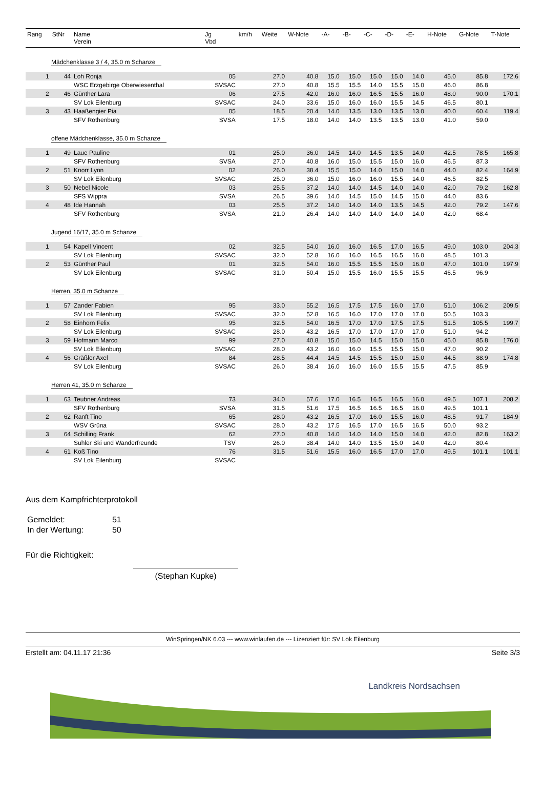| Rang | StNr | Name Verein | Jg Vbd | km/h | Weite | W-Note | -A- | -B- | -C- | -D- | -E- | H-Note | G-Note | T-Note |
| --- | --- | --- | --- | --- | --- | --- | --- | --- | --- | --- | --- | --- | --- | --- |
| Mädchenklasse 3 / 4, 35.0 m Schanze | | | | | | | | | | | | | | |
| 1 | 44 | Loh Ronja | 05 | | 27.0 | 40.8 | 15.0 | 15.0 | 15.0 | 15.0 | 14.0 | 45.0 | 85.8 | 172.6 |
| | | WSC Erzgebirge Oberwiesenthal | SVSAC | | 27.0 | 40.8 | 15.5 | 15.5 | 14.0 | 15.5 | 15.0 | 46.0 | 86.8 | |
| 2 | 46 | Günther Lara | 06 | | 27.5 | 42.0 | 16.0 | 16.0 | 16.5 | 15.5 | 16.0 | 48.0 | 90.0 | 170.1 |
| | | SV Lok Eilenburg | SVSAC | | 24.0 | 33.6 | 15.0 | 16.0 | 16.0 | 15.5 | 14.5 | 46.5 | 80.1 | |
| 3 | 43 | Haaßengier Pia | 05 | | 18.5 | 20.4 | 14.0 | 13.5 | 13.0 | 13.5 | 13.0 | 40.0 | 60.4 | 119.4 |
| | | SFV Rothenburg | SVSA | | 17.5 | 18.0 | 14.0 | 14.0 | 13.5 | 13.5 | 13.0 | 41.0 | 59.0 | |
| offene Mädchenklasse, 35.0 m Schanze | | | | | | | | | | | | | | |
| 1 | 49 | Laue Pauline | 01 | | 25.0 | 36.0 | 14.5 | 14.0 | 14.5 | 13.5 | 14.0 | 42.5 | 78.5 | 165.8 |
| | | SFV Rothenburg | SVSA | | 27.0 | 40.8 | 16.0 | 15.0 | 15.5 | 15.0 | 16.0 | 46.5 | 87.3 | |
| 2 | 51 | Knorr Lynn | 02 | | 26.0 | 38.4 | 15.5 | 15.0 | 14.0 | 15.0 | 14.0 | 44.0 | 82.4 | 164.9 |
| | | SV Lok Eilenburg | SVSAC | | 25.0 | 36.0 | 15.0 | 16.0 | 16.0 | 15.5 | 14.0 | 46.5 | 82.5 | |
| 3 | 50 | Nebel Nicole | 03 | | 25.5 | 37.2 | 14.0 | 14.0 | 14.5 | 14.0 | 14.0 | 42.0 | 79.2 | 162.8 |
| | | SFS Wippra | SVSA | | 26.5 | 39.6 | 14.0 | 14.5 | 15.0 | 14.5 | 15.0 | 44.0 | 83.6 | |
| 4 | 48 | Ide Hannah | 03 | | 25.5 | 37.2 | 14.0 | 14.0 | 14.0 | 13.5 | 14.5 | 42.0 | 79.2 | 147.6 |
| | | SFV Rothenburg | SVSA | | 21.0 | 26.4 | 14.0 | 14.0 | 14.0 | 14.0 | 14.0 | 42.0 | 68.4 | |
| Jugend 16/17, 35.0 m Schanze | | | | | | | | | | | | | | |
| 1 | 54 | Kapell Vincent | 02 | | 32.5 | 54.0 | 16.0 | 16.0 | 16.5 | 17.0 | 16.5 | 49.0 | 103.0 | 204.3 |
| | | SV Lok Eilenburg | SVSAC | | 32.0 | 52.8 | 16.0 | 16.0 | 16.5 | 16.5 | 16.0 | 48.5 | 101.3 | |
| 2 | 53 | Günther Paul | 01 | | 32.5 | 54.0 | 16.0 | 15.5 | 15.5 | 15.0 | 16.0 | 47.0 | 101.0 | 197.9 |
| | | SV Lok Eilenburg | SVSAC | | 31.0 | 50.4 | 15.0 | 15.5 | 16.0 | 15.5 | 15.5 | 46.5 | 96.9 | |
| Herren, 35.0 m Schanze | | | | | | | | | | | | | | |
| 1 | 57 | Zander Fabien | 95 | | 33.0 | 55.2 | 16.5 | 17.5 | 17.5 | 16.0 | 17.0 | 51.0 | 106.2 | 209.5 |
| | | SV Lok Eilenburg | SVSAC | | 32.0 | 52.8 | 16.5 | 16.0 | 17.0 | 17.0 | 17.0 | 50.5 | 103.3 | |
| 2 | 58 | Einhorn Felix | 95 | | 32.5 | 54.0 | 16.5 | 17.0 | 17.0 | 17.5 | 17.5 | 51.5 | 105.5 | 199.7 |
| | | SV Lok Eilenburg | SVSAC | | 28.0 | 43.2 | 16.5 | 17.0 | 17.0 | 17.0 | 17.0 | 51.0 | 94.2 | |
| 3 | 59 | Hofmann Marco | 99 | | 27.0 | 40.8 | 15.0 | 15.0 | 14.5 | 15.0 | 15.0 | 45.0 | 85.8 | 176.0 |
| | | SV Lok Eilenburg | SVSAC | | 28.0 | 43.2 | 16.0 | 16.0 | 15.5 | 15.5 | 15.0 | 47.0 | 90.2 | |
| 4 | 56 | Gräßler Axel | 84 | | 28.5 | 44.4 | 14.5 | 14.5 | 15.5 | 15.0 | 15.0 | 44.5 | 88.9 | 174.8 |
| | | SV Lok Eilenburg | SVSAC | | 26.0 | 38.4 | 16.0 | 16.0 | 16.0 | 15.5 | 15.5 | 47.5 | 85.9 | |
| Herren 41, 35.0 m Schanze | | | | | | | | | | | | | | |
| 1 | 63 | Teubner Andreas | 73 | | 34.0 | 57.6 | 17.0 | 16.5 | 16.5 | 16.5 | 16.0 | 49.5 | 107.1 | 208.2 |
| | | SFV Rothenburg | SVSA | | 31.5 | 51.6 | 17.5 | 16.5 | 16.5 | 16.5 | 16.0 | 49.5 | 101.1 | |
| 2 | 62 | Ranft Tino | 65 | | 28.0 | 43.2 | 16.5 | 17.0 | 16.0 | 15.5 | 16.0 | 48.5 | 91.7 | 184.9 |
| | | WSV Grüna | SVSAC | | 28.0 | 43.2 | 17.5 | 16.5 | 17.0 | 16.5 | 16.5 | 50.0 | 93.2 | |
| 3 | 64 | Schilling Frank | 62 | | 27.0 | 40.8 | 14.0 | 14.0 | 14.0 | 15.0 | 14.0 | 42.0 | 82.8 | 163.2 |
| | | Suhler Ski und Wanderfreunde | TSV | | 26.0 | 38.4 | 14.0 | 14.0 | 13.5 | 15.0 | 14.0 | 42.0 | 80.4 | |
| 4 | 61 | Koß Tino | 76 | | 31.5 | 51.6 | 15.5 | 16.0 | 16.5 | 17.0 | 17.0 | 49.5 | 101.1 | 101.1 |
| | | SV Lok Eilenburg | SVSAC | | | | | | | | | | | |
Aus dem Kampfrichterprotokoll
| Gemeldet: | 51 |
| In der Wertung: | 50 |
Für die Richtigkeit:
(Stephan Kupke)
WinSpringen/NK 6.03 --- www.winlaufen.de --- Lizenziert für: SV Lok Eilenburg
Erstellt am: 04.11.17 21:36 Seite 3/3
Landkreis Nordsachsen